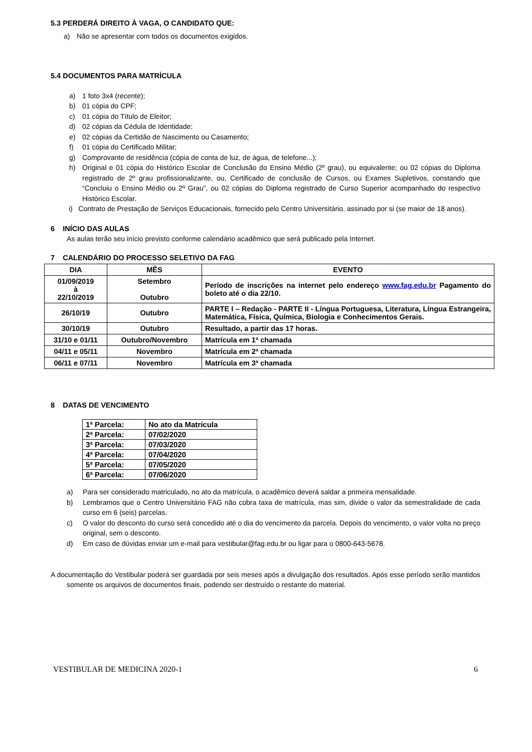5.3 PERDERÁ DIREITO À VAGA, O CANDIDATO QUE:
a) Não se apresentar com todos os documentos exigidos.
5.4 DOCUMENTOS PARA MATRÍCULA
a) 1 foto 3x4 (recente);
b) 01 cópia do CPF;
c) 01 cópia do Título de Eleitor;
d) 02 cópias da Cédula de Identidade;
e) 02 cópias da Certidão de Nascimento ou Casamento;
f) 01 cópia do Certificado Militar;
g) Comprovante de residência (cópia de conta de luz, de água, de telefone...);
h) Original e 01 cópia do Histórico Escolar de Conclusão do Ensino Médio (2º grau), ou equivalente; ou 02 cópias do Diploma registrado de 2º grau profissionalizante, ou, Certificado de conclusão de Cursos, ou Exames Supletivos, constando que “Concluiu o Ensino Médio ou 2º Grau”, ou 02 cópias do Diploma registrado de Curso Superior acompanhado do respectivo Histórico Escolar.
i) Contrato de Prestação de Serviços Educacionais, fornecido pelo Centro Universitário, assinado por si (se maior de 18 anos).
6 INÍCIO DAS AULAS
As aulas terão seu início previsto conforme calendário acadêmico que será publicado pela Internet.
7 CALENDÁRIO DO PROCESSO SELETIVO DA FAG
| DIA | MÊS | EVENTO |
| --- | --- | --- |
| 01/09/2019 à 22/10/2019 | Setembro Outubro | Período de inscrições na internet pelo endereço www.fag.edu.br Pagamento do boleto até o dia 22/10. |
| 26/10/19 | Outubro | PARTE I – Redação - PARTE II - Língua Portuguesa, Literatura, Língua Estrangeira, Matemática, Física, Química, Biologia e Conhecimentos Gerais. |
| 30/10/19 | Outubro | Resultado, a partir das 17 horas. |
| 31/10 e 01/11 | Outubro/Novembro | Matrícula em 1ª chamada |
| 04/11 e 05/11 | Novembro | Matrícula em 2ª chamada |
| 06/11 e 07/11 | Novembro | Matrícula em 3ª chamada |
8 DATAS DE VENCIMENTO
| 1ª Parcela: | No ato da Matrícula |
| 2ª Parcela: | 07/02/2020 |
| 3ª Parcela: | 07/03/2020 |
| 4ª Parcela: | 07/04/2020 |
| 5ª Parcela: | 07/05/2020 |
| 6ª Parcela: | 07/06/2020 |
a) Para ser considerado matriculado, no ato da matrícula, o acadêmico deverá saldar a primeira mensalidade.
b) Lembramos que o Centro Universitário FAG não cobra taxa de matrícula, mas sim, divide o valor da semestralidade de cada curso em 6 (seis) parcelas.
c) O valor do desconto do curso será concedido até o dia do vencimento da parcela. Depois do vencimento, o valor volta no preço original, sem o desconto.
d) Em caso de dúvidas enviar um e-mail para vestibular@fag.edu.br ou ligar para o 0800-643-5678.
A documentação do Vestibular poderá ser guardada por seis meses após a divulgação dos resultados. Após esse período serão mantidos somente os arquivos de documentos finais, podendo ser destruído o restante do material.
VESTIBULAR DE MEDICINA 2020-1 6